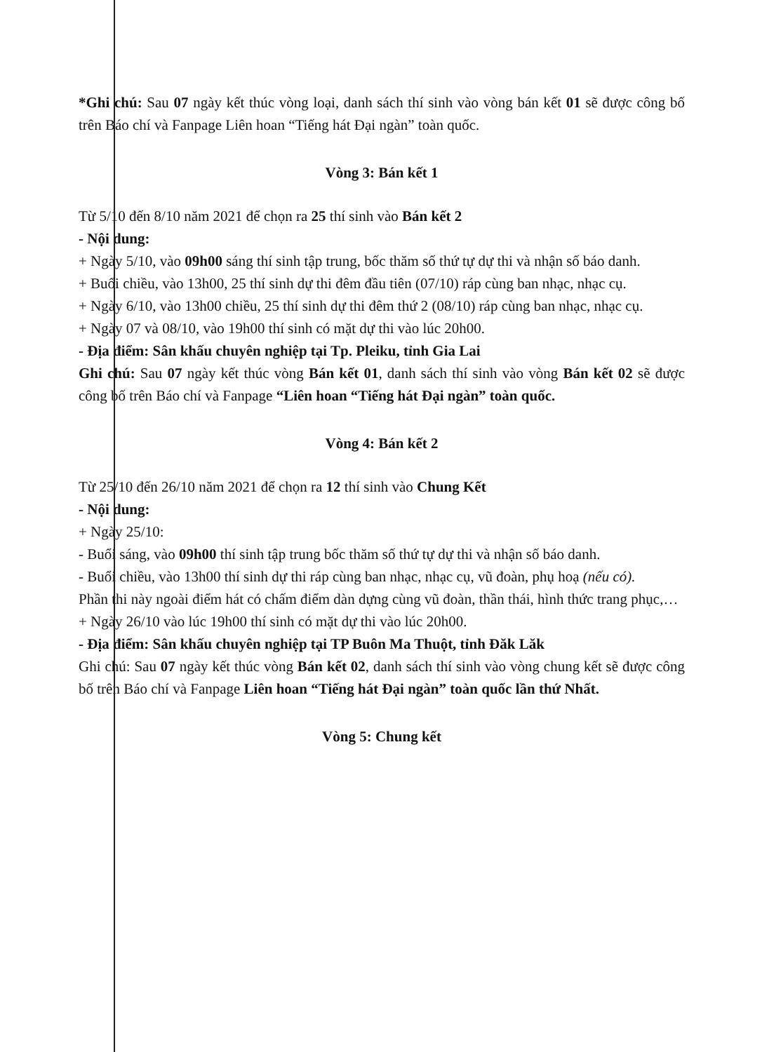*Ghi chú: Sau 07 ngày kết thúc vòng loại, danh sách thí sinh vào vòng bán kết 01 sẽ được công bố trên Báo chí và Fanpage Liên hoan “Tiếng hát Đại ngàn” toàn quốc.
Vòng 3: Bán kết 1
Từ 5/10 đến 8/10 năm 2021 để chọn ra 25 thí sinh vào Bán kết 2
- Nội dung:
+ Ngày 5/10, vào 09h00 sáng thí sinh tập trung, bốc thăm số thứ tự dự thi và nhận số báo danh.
+ Buổi chiều, vào 13h00, 25 thí sinh dự thi đêm đầu tiên (07/10) ráp cùng ban nhạc, nhạc cụ.
+ Ngày 6/10, vào 13h00 chiều, 25 thí sinh dự thi đêm thứ 2 (08/10) ráp cùng ban nhạc, nhạc cụ.
+ Ngày 07 và 08/10, vào 19h00 thí sinh có mặt dự thi vào lúc 20h00.
- Địa điểm: Sân khấu chuyên nghiệp tại Tp. Pleiku, tỉnh Gia Lai
Ghi chú: Sau 07 ngày kết thúc vòng Bán kết 01, danh sách thí sinh vào vòng Bán kết 02 sẽ được công bố trên Báo chí và Fanpage “Liên hoan “Tiếng hát Đại ngàn” toàn quốc.
Vòng 4: Bán kết 2
Từ 25/10 đến 26/10 năm 2021 để chọn ra 12 thí sinh vào Chung Kết
- Nội dung:
+ Ngày 25/10:
- Buổi sáng, vào 09h00 thí sinh tập trung bốc thăm số thứ tự dự thi và nhận số báo danh.
- Buổi chiều, vào 13h00 thí sinh dự thi ráp cùng ban nhạc, nhạc cụ, vũ đoàn, phụ hoạ (nếu có).
Phần thi này ngoài điểm hát có chấm điểm dàn dựng cùng vũ đoàn, thần thái, hình thức trang phục,…
+ Ngày 26/10 vào lúc 19h00 thí sinh có mặt dự thi vào lúc 20h00.
- Địa điểm: Sân khấu chuyên nghiệp tại TP Buôn Ma Thuột, tỉnh Đăk Lăk
Ghi chú: Sau 07 ngày kết thúc vòng Bán kết 02, danh sách thí sinh vào vòng chung kết sẽ được công bố trên Báo chí và Fanpage Liên hoan “Tiếng hát Đại ngàn” toàn quốc lần thứ Nhất.
Vòng 5: Chung kết